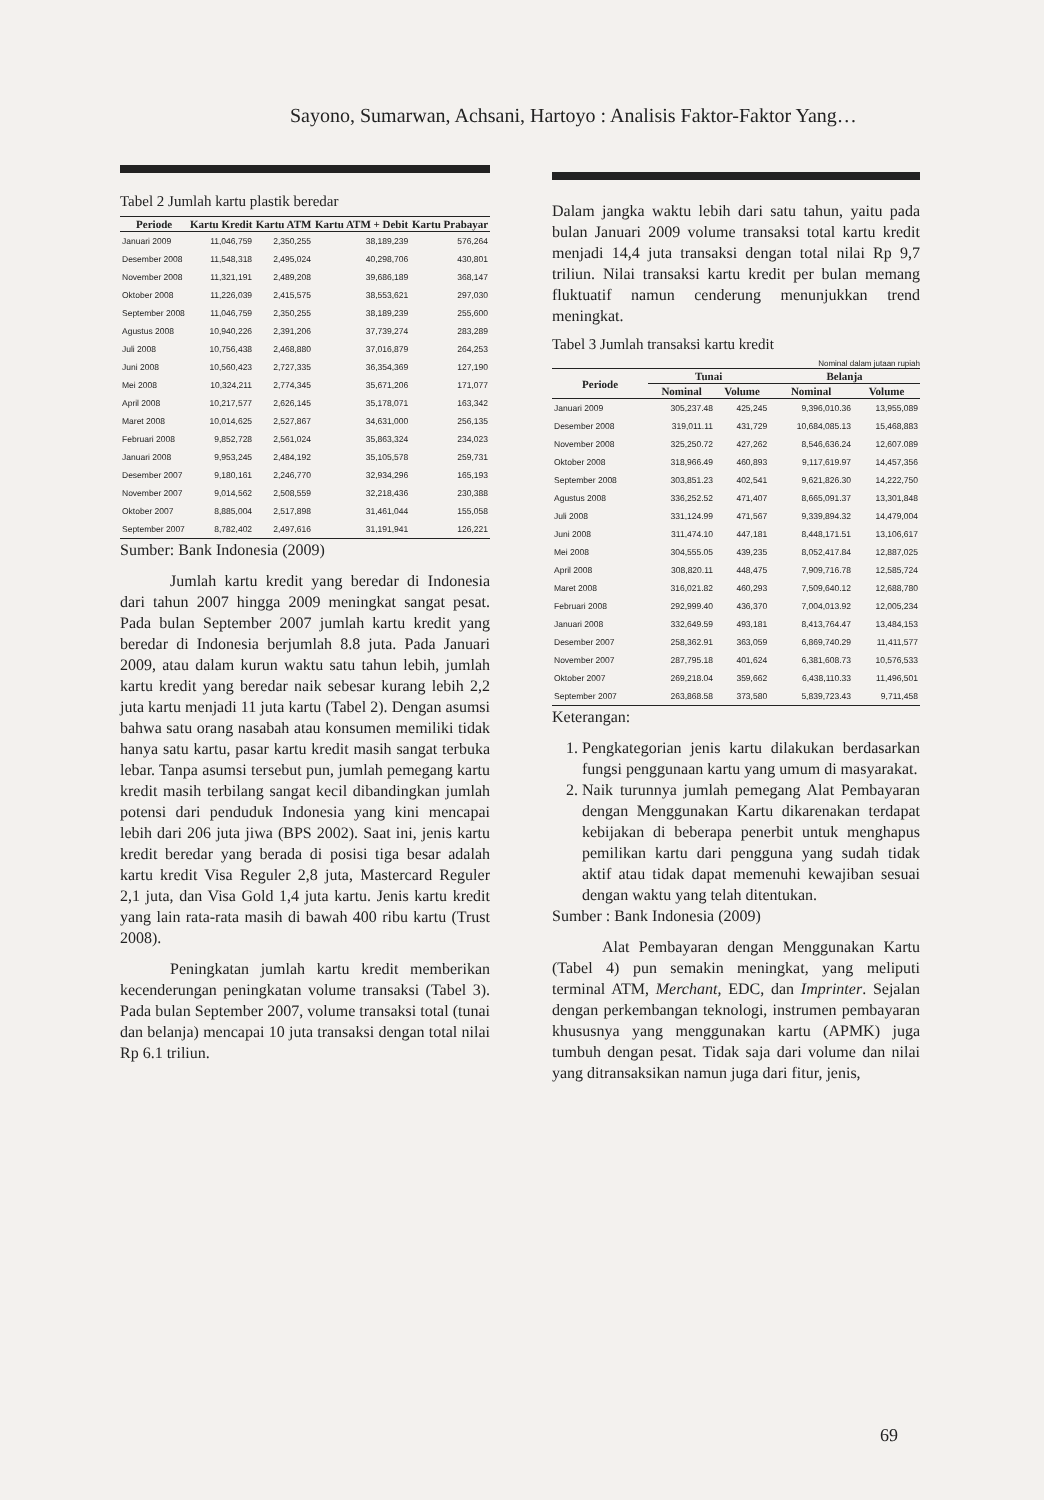Sayono, Sumarwan, Achsani, Hartoyo : Analisis Faktor-Faktor Yang…
Tabel 2 Jumlah kartu plastik beredar
| Periode | Kartu Kredit | Kartu ATM | Kartu ATM + Debit | Kartu Prabayar |
| --- | --- | --- | --- | --- |
| Januari 2009 | 11,046,759 | 2,350,255 | 38,189,239 | 576,264 |
| Desember 2008 | 11,548,318 | 2,495,024 | 40,298,706 | 430,801 |
| November 2008 | 11,321,191 | 2,489,208 | 39,686,189 | 368,147 |
| Oktober 2008 | 11,226,039 | 2,415,575 | 38,553,621 | 297,030 |
| September 2008 | 11,046,759 | 2,350,255 | 38,189,239 | 255,600 |
| Agustus 2008 | 10,940,226 | 2,391,206 | 37,739,274 | 283,289 |
| Juli 2008 | 10,756,438 | 2,468,880 | 37,016,879 | 264,253 |
| Juni 2008 | 10,560,423 | 2,727,335 | 36,354,369 | 127,190 |
| Mei 2008 | 10,324,211 | 2,774,345 | 35,671,206 | 171,077 |
| April 2008 | 10,217,577 | 2,626,145 | 35,178,071 | 163,342 |
| Maret 2008 | 10,014,625 | 2,527,867 | 34,631,000 | 256,135 |
| Februari 2008 | 9,852,728 | 2,561,024 | 35,863,324 | 234,023 |
| Januari 2008 | 9,953,245 | 2,484,192 | 35,105,578 | 259,731 |
| Desember 2007 | 9,180,161 | 2,246,770 | 32,934,296 | 165,193 |
| November 2007 | 9,014,562 | 2,508,559 | 32,218,436 | 230,388 |
| Oktober 2007 | 8,885,004 | 2,517,898 | 31,461,044 | 155,058 |
| September 2007 | 8,782,402 | 2,497,616 | 31,191,941 | 126,221 |
Sumber: Bank Indonesia (2009)
Jumlah kartu kredit yang beredar di Indonesia dari tahun 2007 hingga 2009 meningkat sangat pesat. Pada bulan September 2007 jumlah kartu kredit yang beredar di Indonesia berjumlah 8.8 juta. Pada Januari 2009, atau dalam kurun waktu satu tahun lebih, jumlah kartu kredit yang beredar naik sebesar kurang lebih 2,2 juta kartu menjadi 11 juta kartu (Tabel 2). Dengan asumsi bahwa satu orang nasabah atau konsumen memiliki tidak hanya satu kartu, pasar kartu kredit masih sangat terbuka lebar. Tanpa asumsi tersebut pun, jumlah pemegang kartu kredit masih terbilang sangat kecil dibandingkan jumlah potensi dari penduduk Indonesia yang kini mencapai lebih dari 206 juta jiwa (BPS 2002). Saat ini, jenis kartu kredit beredar yang berada di posisi tiga besar adalah kartu kredit Visa Reguler 2,8 juta, Mastercard Reguler 2,1 juta, dan Visa Gold 1,4 juta kartu. Jenis kartu kredit yang lain rata-rata masih di bawah 400 ribu kartu (Trust 2008).
Peningkatan jumlah kartu kredit memberikan kecenderungan peningkatan volume transaksi (Tabel 3). Pada bulan September 2007, volume transaksi total (tunai dan belanja) mencapai 10 juta transaksi dengan total nilai Rp 6.1 triliun.
Dalam jangka waktu lebih dari satu tahun, yaitu pada bulan Januari 2009 volume transaksi total kartu kredit menjadi 14,4 juta transaksi dengan total nilai Rp 9,7 triliun. Nilai transaksi kartu kredit per bulan memang fluktuatif namun cenderung menunjukkan trend meningkat.
Tabel 3 Jumlah transaksi kartu kredit
Nominal dalam jutaan rupiah
| Periode | Tunai | | Belanja | |
| --- | --- | --- | --- | --- |
| | Nominal | Volume | Nominal | Volume |
| Januari 2009 | 305,237.48 | 425,245 | 9,396,010.36 | 13,955,089 |
| Desember 2008 | 319,011.11 | 431,729 | 10,684,085.13 | 15,468,883 |
| November 2008 | 325,250.72 | 427,262 | 8,546,636.24 | 12,607.089 |
| Oktober 2008 | 318,966.49 | 460,893 | 9,117,619.97 | 14,457,356 |
| September 2008 | 303,851.23 | 402,541 | 9,621,826.30 | 14,222,750 |
| Agustus 2008 | 336,252.52 | 471,407 | 8,665,091.37 | 13,301,848 |
| Juli 2008 | 331,124.99 | 471,567 | 9,339,894.32 | 14,479,004 |
| Juni 2008 | 311,474.10 | 447,181 | 8,448,171.51 | 13,106,617 |
| Mei 2008 | 304,555.05 | 439,235 | 8,052,417.84 | 12,887,025 |
| April 2008 | 308,820.11 | 448,475 | 7,909,716.78 | 12,585,724 |
| Maret 2008 | 316,021.82 | 460,293 | 7,509,640.12 | 12,688,780 |
| Februari 2008 | 292,999.40 | 436,370 | 7,004,013.92 | 12,005,234 |
| Januari 2008 | 332,649.59 | 493,181 | 8,413,764.47 | 13,484,153 |
| Desember 2007 | 258,362.91 | 363,059 | 6,869,740.29 | 11,411,577 |
| November 2007 | 287,795.18 | 401,624 | 6,381,608.73 | 10,576,533 |
| Oktober 2007 | 269,218.04 | 359,662 | 6,438,110.33 | 11,496,501 |
| September 2007 | 263,868.58 | 373,580 | 5,839,723.43 | 9,711,458 |
Keterangan:
1. Pengkategorian jenis kartu dilakukan berdasarkan fungsi penggunaan kartu yang umum di masyarakat.
2. Naik turunnya jumlah pemegang Alat Pembayaran dengan Menggunakan Kartu dikarenakan terdapat kebijakan di beberapa penerbit untuk menghapus pemilikan kartu dari pengguna yang sudah tidak aktif atau tidak dapat memenuhi kewajiban sesuai dengan waktu yang telah ditentukan.
Sumber : Bank Indonesia (2009)
Alat Pembayaran dengan Menggunakan Kartu (Tabel 4) pun semakin meningkat, yang meliputi terminal ATM, Merchant, EDC, dan Imprinter. Sejalan dengan perkembangan teknologi, instrumen pembayaran khususnya yang menggunakan kartu (APMK) juga tumbuh dengan pesat. Tidak saja dari volume dan nilai yang ditransaksikan namun juga dari fitur, jenis,
69